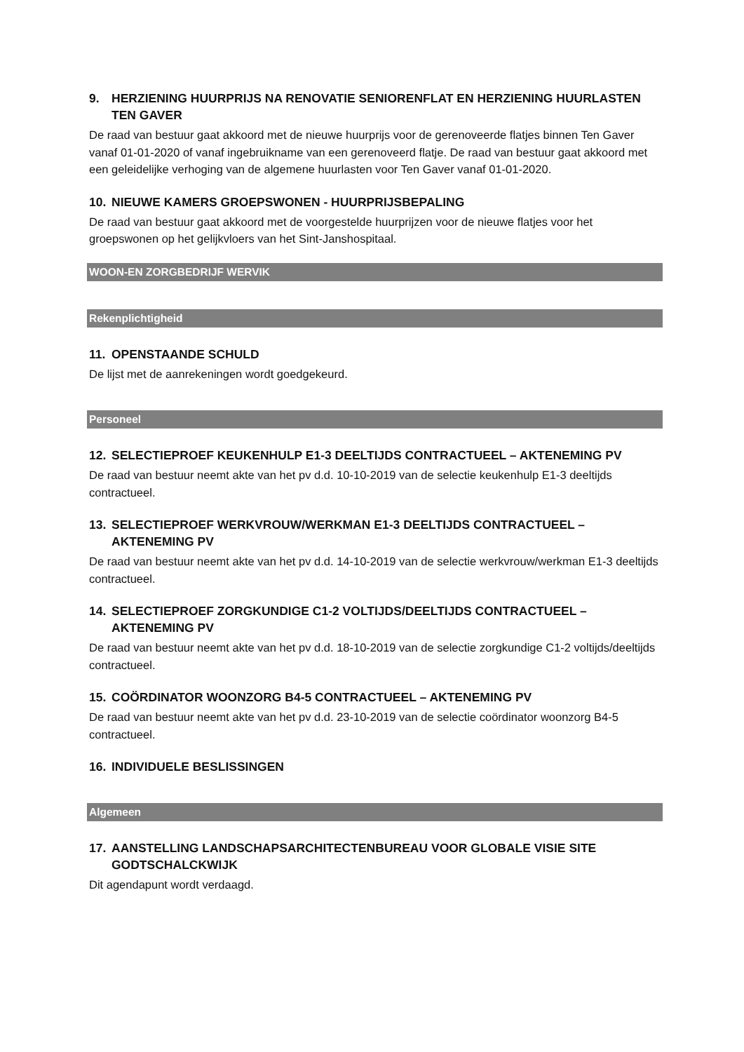9. HERZIENING HUURPRIJS NA RENOVATIE SENIORENFLAT EN HERZIENING HUURLASTEN TEN GAVER
De raad van bestuur gaat akkoord met de nieuwe huurprijs voor de gerenoveerde flatjes binnen Ten Gaver vanaf 01-01-2020 of vanaf ingebruikname van een gerenoveerd flatje. De raad van bestuur gaat akkoord met een geleidelijke verhoging van de algemene huurlasten voor Ten Gaver vanaf 01-01-2020.
10. NIEUWE KAMERS GROEPSWONEN - HUURPRIJSBEPALING
De raad van bestuur gaat akkoord met de voorgestelde huurprijzen voor de nieuwe flatjes voor het groepswonen op het gelijkvloers van het Sint-Janshospitaal.
WOON-EN ZORGBEDRIJF WERVIK
Rekenplichtigheid
11. OPENSTAANDE SCHULD
De lijst met de aanrekeningen wordt goedgekeurd.
Personeel
12. SELECTIEPROEF KEUKENHULP E1-3 DEELTIJDS CONTRACTUEEL – AKTENEMING PV
De raad van bestuur neemt akte van het pv d.d. 10-10-2019 van de selectie keukenhulp E1-3 deeltijds contractueel.
13. SELECTIEPROEF WERKVROUW/WERKMAN E1-3 DEELTIJDS CONTRACTUEEL – AKTENEMING PV
De raad van bestuur neemt akte van het pv d.d. 14-10-2019 van de selectie werkvrouw/werkman E1-3 deeltijds contractueel.
14. SELECTIEPROEF ZORGKUNDIGE C1-2 VOLTIJDS/DEELTIJDS CONTRACTUEEL – AKTENEMING PV
De raad van bestuur neemt akte van het pv d.d. 18-10-2019 van de selectie zorgkundige C1-2 voltijds/deeltijds contractueel.
15. COÖRDINATOR WOONZORG B4-5 CONTRACTUEEL – AKTENEMING PV
De raad van bestuur neemt akte van het pv d.d. 23-10-2019 van de selectie coördinator woonzorg B4-5 contractueel.
16. INDIVIDUELE BESLISSINGEN
Algemeen
17. AANSTELLING LANDSCHAPSARCHITECTENBUREAU VOOR GLOBALE VISIE SITE GODTSCHALCKWIJK
Dit agendapunt wordt verdaagd.